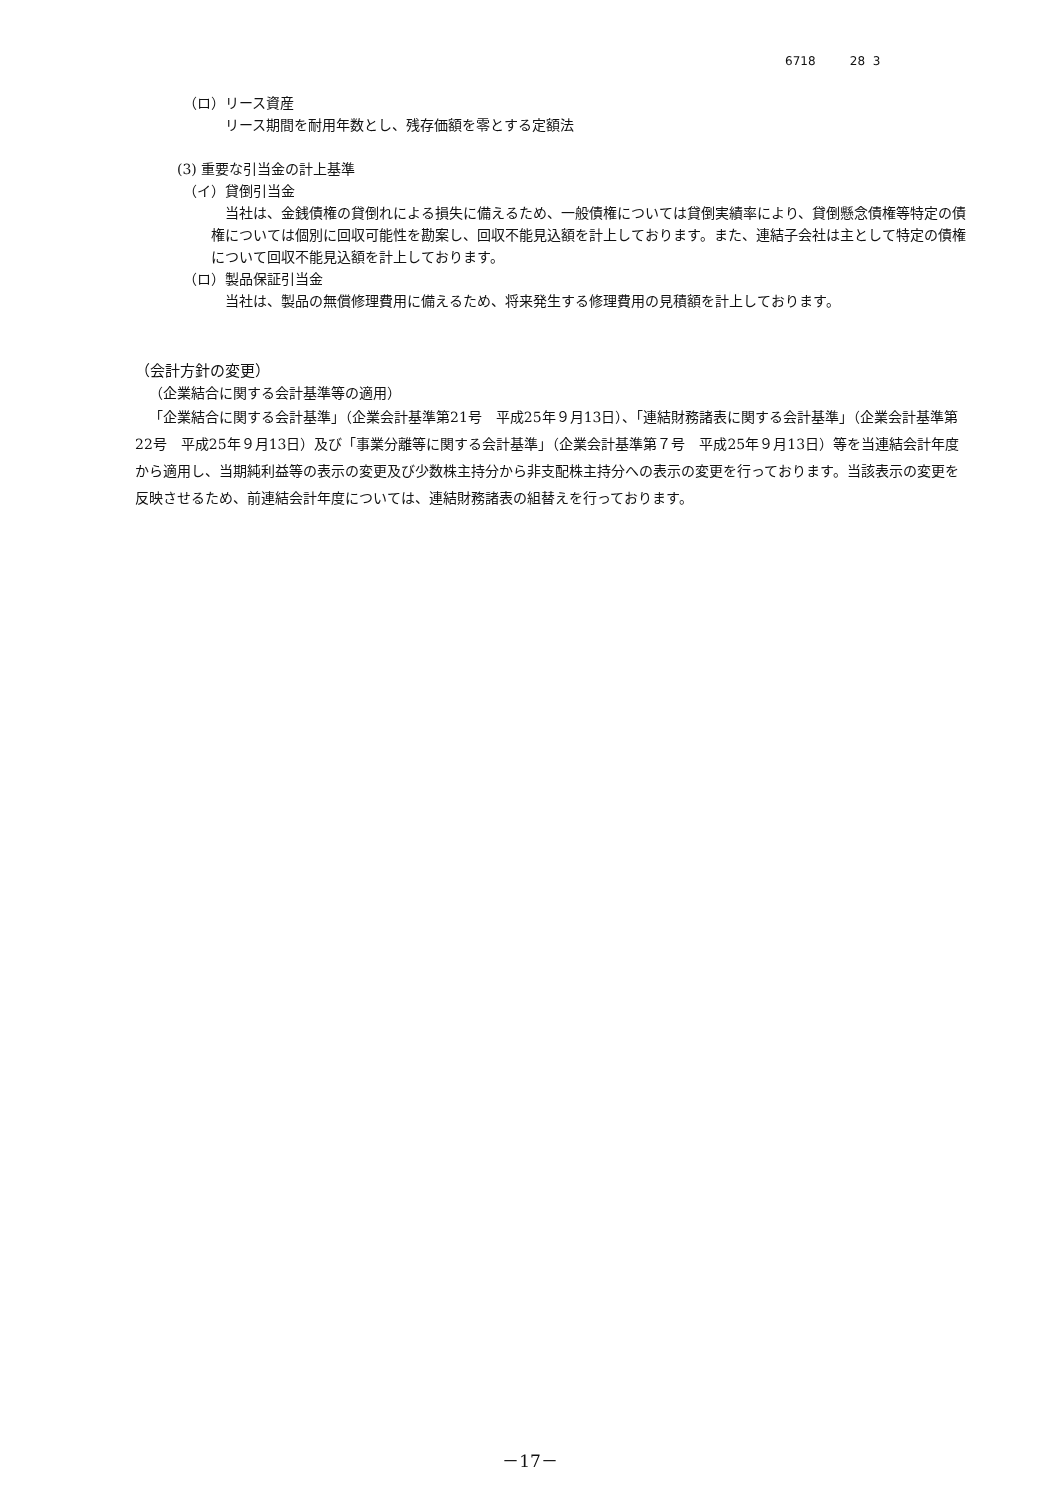6718 28 3
（ロ）リース資産
リース期間を耐用年数とし、残存価額を零とする定額法
(3) 重要な引当金の計上基準
（イ）貸倒引当金
当社は、金銭債権の貸倒れによる損失に備えるため、一般債権については貸倒実績率により、貸倒懸念債権等特定の債権については個別に回収可能性を勘案し、回収不能見込額を計上しております。また、連結子会社は主として特定の債権について回収不能見込額を計上しております。
（ロ）製品保証引当金
当社は、製品の無償修理費用に備えるため、将来発生する修理費用の見積額を計上しております。
（会計方針の変更）
（企業結合に関する会計基準等の適用）
「企業結合に関する会計基準」（企業会計基準第21号　平成25年９月13日）、「連結財務諸表に関する会計基準」（企業会計基準第22号　平成25年９月13日）及び「事業分離等に関する会計基準」（企業会計基準第７号　平成25年９月13日）等を当連結会計年度から適用し、当期純利益等の表示の変更及び少数株主持分から非支配株主持分への表示の変更を行っております。当該表示の変更を反映させるため、前連結会計年度については、連結財務諸表の組替えを行っております。
－17－